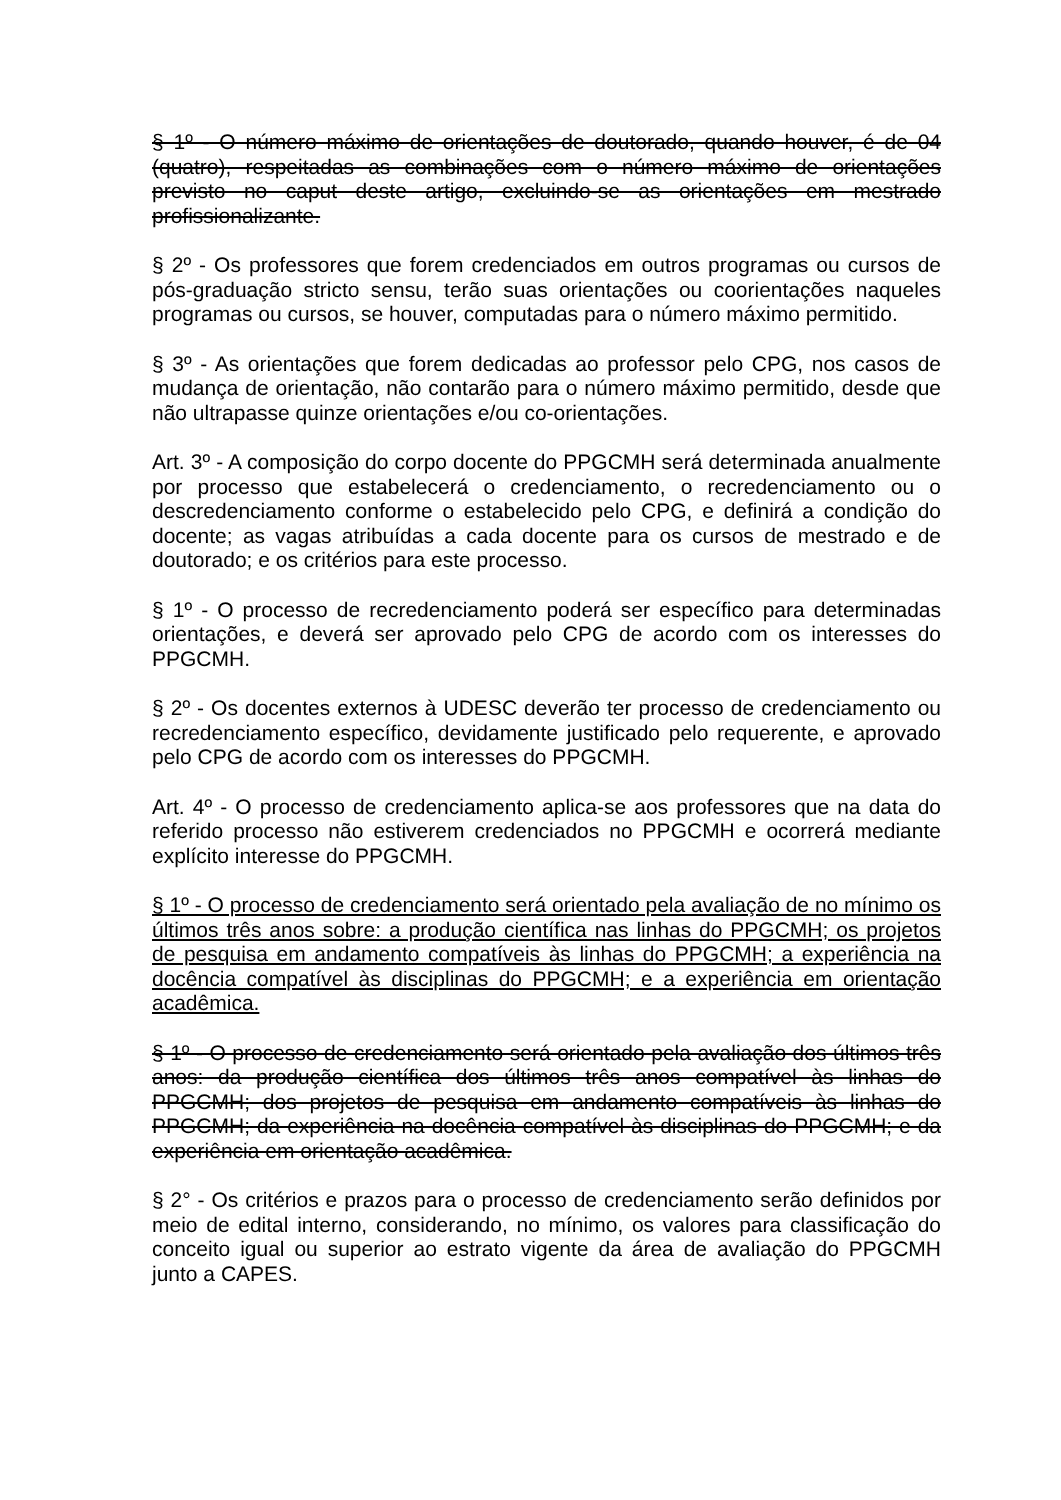§ 1º - O número máximo de orientações de doutorado, quando houver, é de 04 (quatro), respeitadas as combinações com o número máximo de orientações previsto no caput deste artigo, excluindo-se as orientações em mestrado profissionalizante.
§ 2º - Os professores que forem credenciados em outros programas ou cursos de pós-graduação stricto sensu, terão suas orientações ou coorientações naqueles programas ou cursos, se houver, computadas para o número máximo permitido.
§ 3º - As orientações que forem dedicadas ao professor pelo CPG, nos casos de mudança de orientação, não contarão para o número máximo permitido, desde que não ultrapasse quinze orientações e/ou co-orientações.
Art. 3º - A composição do corpo docente do PPGCMH será determinada anualmente por processo que estabelecerá o credenciamento, o recredenciamento ou o descredenciamento conforme o estabelecido pelo CPG, e definirá a condição do docente; as vagas atribuídas a cada docente para os cursos de mestrado e de doutorado; e os critérios para este processo.
§ 1º - O processo de recredenciamento poderá ser específico para determinadas orientações, e deverá ser aprovado pelo CPG de acordo com os interesses do PPGCMH.
§ 2º - Os docentes externos à UDESC deverão ter processo de credenciamento ou recredenciamento específico, devidamente justificado pelo requerente, e aprovado pelo CPG de acordo com os interesses do PPGCMH.
Art. 4º - O processo de credenciamento aplica-se aos professores que na data do referido processo não estiverem credenciados no PPGCMH e ocorrerá mediante explícito interesse do PPGCMH.
§ 1º - O processo de credenciamento será orientado pela avaliação de no mínimo os últimos três anos sobre: a produção científica nas linhas do PPGCMH; os projetos de pesquisa em andamento compatíveis às linhas do PPGCMH; a experiência na docência compatível às disciplinas do PPGCMH; e a experiência em orientação acadêmica.
§ 1º - O processo de credenciamento será orientado pela avaliação dos últimos três anos: da produção científica dos últimos três anos compatível às linhas do PPGCMH; dos projetos de pesquisa em andamento compatíveis às linhas do PPGCMH; da experiência na docência compatível às disciplinas do PPGCMH; e da experiência em orientação acadêmica.
§ 2° - Os critérios e prazos para o processo de credenciamento serão definidos por meio de edital interno, considerando, no mínimo, os valores para classificação do conceito igual ou superior ao estrato vigente da área de avaliação do PPGCMH junto a CAPES.